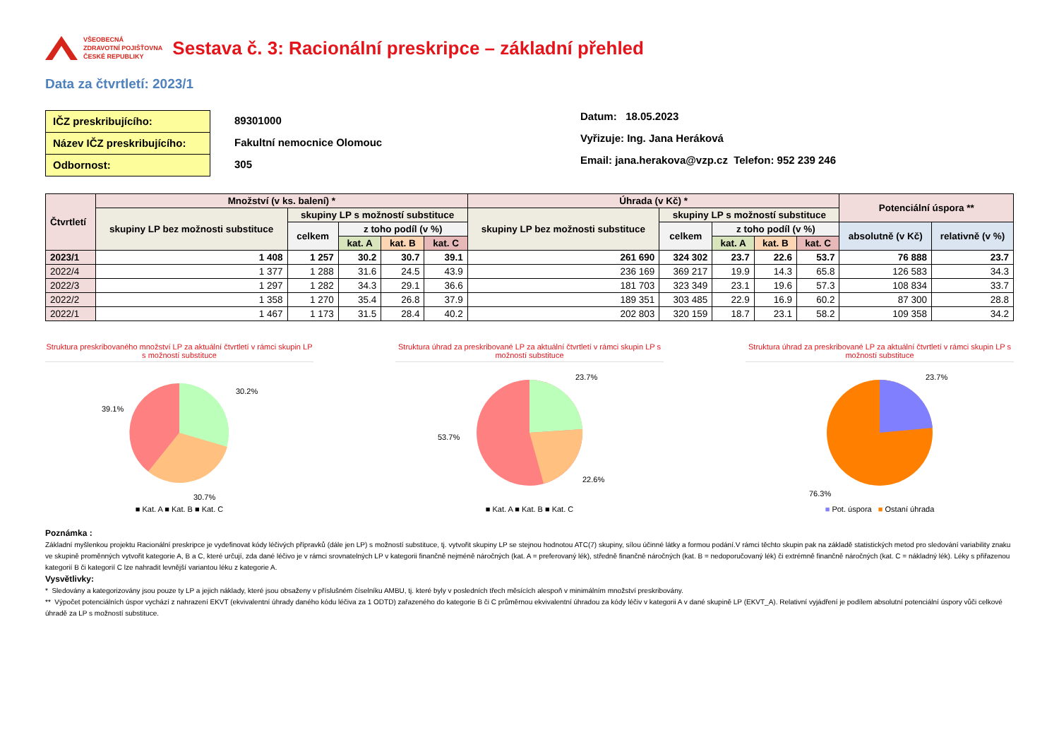VŠEOBECNÁ
ZDRAVOTNÍ POJIŠŤOVNA
ČESKÉ REPUBLIKY
Sestava č. 3: Racionální preskripce – základní přehled
Data za čtvrtletí: 2023/1
IČZ preskribujícího:
Název IČZ preskribujícího:
Odbornost:
89301000
Fakultní nemocnice Olomouc
305
Datum: 18.05.2023
Vyřizuje: Ing. Jana Heráková
Email: jana.herakova@vzp.cz Telefon: 952 239 246
| Čtvrtletí | Množství (v ks. balení) * | | | | | Úhrada (v Kč) * | | | | | Potenciální úspora ** | |
| --- | --- | --- | --- | --- | --- | --- | --- | --- | --- | --- | --- | --- |
| | skupiny LP bez možnosti substituce | skupiny LP s možností substituce | | | | skupiny LP bez možnosti substituce | skupiny LP s možností substituce | | | | | |
| | | celkem | z toho podíl (v %) | | | | celkem | z toho podíl (v %) | | | absolutně (v Kč) | relativně (v %) |
| | | | kat. A | kat. B | kat. C | | | kat. A | kat. B | kat. C | | |
| 2023/1 | 1 408 | 1 257 | 30.2 | 30.7 | 39.1 | 261 690 | 324 302 | 23.7 | 22.6 | 53.7 | 76 888 | 23.7 |
| 2022/4 | 1 377 | 1 288 | 31.6 | 24.5 | 43.9 | 236 169 | 369 217 | 19.9 | 14.3 | 65.8 | 126 583 | 34.3 |
| 2022/3 | 1 297 | 1 282 | 34.3 | 29.1 | 36.6 | 181 703 | 323 349 | 23.1 | 19.6 | 57.3 | 108 834 | 33.7 |
| 2022/2 | 1 358 | 1 270 | 35.4 | 26.8 | 37.9 | 189 351 | 303 485 | 22.9 | 16.9 | 60.2 | 87 300 | 28.8 |
| 2022/1 | 1 467 | 1 173 | 31.5 | 28.4 | 40.2 | 202 803 | 320 159 | 18.7 | 23.1 | 58.2 | 109 358 | 34.2 |
Struktura preskribovaného množství LP za aktuální čtvrtletí v rámci skupin LP s možností substituce
30.2%
39.1%
30.7%
■ Kat. A ■ Kat. B ■ Kat. C
Struktura úhrad za preskribované LP za aktuální čtvrtletí v rámci skupin LP s možností substituce
23.7%
53.7%
22.6%
■ Kat. A ■ Kat. B ■ Kat. C
Struktura úhrad za preskribované LP za aktuální čtvrtletí v rámci skupin LP s možností substituce
23.7%
76.3%
■ Pot. úspora ■ Ostaní úhrada
Poznámka :
Základní myšlenkou projektu Racionální preskripce je vydefinovat kódy léčivých přípravků (dále jen LP) s možností substituce, tj. vytvořit skupiny LP se stejnou hodnotou ATC(7) skupiny, sílou účinné látky a formou podání.V rámci těchto skupin pak na základě statistických metod pro sledování variability znaku ve skupině proměnných vytvořit kategorie A, B a C, které určují, zda dané léčivo je v rámci srovnatelných LP v kategorii finančně nejméně náročných (kat. A = preferovaný lék), středně finančně náročných (kat. B = nedoporučovaný lék) či extrémně finančně náročných (kat. C = nákladný lék). Léky s přiřazenou kategorií B či kategorií C lze nahradit levnější variantou léku z kategorie A.
Vysvětlivky:
* Sledovány a kategorizovány jsou pouze ty LP a jejich náklady, které jsou obsaženy v příslušném číselníku AMBU, tj. které byly v posledních třech měsících alespoň v minimálním množství preskribovány.
** Výpočet potenciálních úspor vychází z nahrazení EKVT (ekvivalentní úhrady daného kódu léčiva za 1 ODTD) zařazeného do kategorie B či C průměrnou ekvivalentní úhradou za kódy léčiv v kategorii A v dané skupině LP (EKVT_A). Relativní vyjádření je podílem absolutní potenciální úspory vůči celkové úhradě za LP s možností substituce.